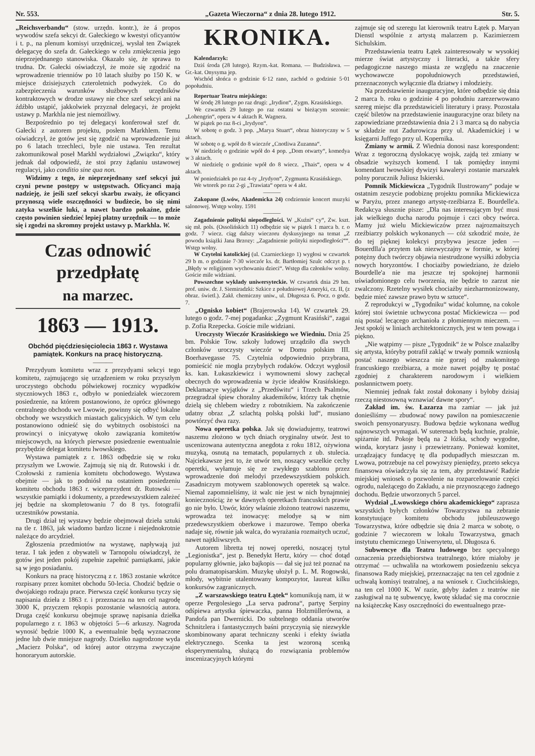Nr. 553. „Gazeta Wieczorna“ z dnia 28. lutego 1912. Str. 5.
„Reichsverbandu“ (stow. urzędn. kontr.), że á propos wywodów szefa sekcyi dr. Gałeckiego w kwestyi oficyantów i t. p., na plenum komisyi urzędniczej, wysłał ten Związek delegacyę do szefa dr. Gałeckiego w celu zmiękczenia jego nieprzejednanego stanowiska. Okazało się, że sprawa to trudna. Dr. Gałecki oświadczył, że może się zgodzić na wprowadzenie trienniów po 10 latach służby po 150 K. w miejsce dzisiejszych czteroletnich podwyżek. Co do zabezpieczenia warunków służbowych urzędników kontraktowych w drodze ustawy nie chce szef sekcyi ani na źdźbło ustąpić, jakkolwiek przyznał delegacyi, że projekt ustawy p. Markhla nie jest niemożliwy.
Bezpośrednio po tej delegacyi konferował szef dr. Gałecki z autorem projektu, posłem Markhlem. Temu oświadczył, że gotów jest się zgodzić na wprowadzenie już po 6 latach trzechleci, byle nie ustawa. Ten rezultat zakomunikował poseł Markhl wydziałowi „Związku“, który jednak dał odpowiedź, że stoi przy żądaniu ustawowej regulacyi, jako conditio sine qua non.
Widzimy z tego, że nieprzejednany szef sekcyi już czyni pewne postępy w ustępstwach. Oficyanci mają nadzieję, że jeśli szef sekcyi skarbu zważy, że oficyanci przynoszą wiele oszczędności w budżecie, bo się nimi zatyka wszelkie luki, a nawet bardzo pokaźne, gdzie często powinien siedzieć lepiej płatny urzędnik — to może się i zgodzi na skromny projekt ustawy p. Markhla. W.
Czas odnowić przedpłatę
na marzec.
1863 — 1913.
Obchód pięćdziesięciolecia 1863 r. Wystawa pamiątek. Konkurs na pracę historyczną.
———
Prezydyum komitetu wraz z prezydyami sekcyi tego komitetu, zajmującego się urządzeniem w roku przyszłym uroczystego obchodu półwiekowej rocznicy wypadków styczniowych 1863 r., odbyło w poniedziałek wieczorem posiedzenie, na którem postanowiono, że oprócz głównego centralnego obchodu we Lwowie, powinny się odbyć lokalne obchody we wszystkich miastach galicyjskich. W tym celu postanowiono odnieść się do wybitnych osobistości na prowincyi o inicyatywę około zawiązania komitetów miejscowych, na których pierwsze posiedzenie ewentualnie przybędzie delegat komitetu lwowskiego.
Wystawa pamiątek z r. 1863 odbędzie się w roku przyszłym we Lwowie. Zajmują się nią dr. Rutowski i dr. Czołowski z ramienia komitetu obchodowego. Wystawa obejmie — jak to podniósł na ostatniem posiedzeniu komitetu obchodu 1863 r. wiceprezydent dr. Rutowski — wszystkie pamiątki i dokumenty, a przedewszystkiem zależeć jej będzie na skompletowaniu 7 do 8 tys. fotografii uczestników powstania.
Drugi dział tej wystawy będzie obejmował dzieła sztuki na tle r. 1863, jak wiadomo bardzo liczne i niejednokrotnie należące do arcydzieł.
Zgłoszenia przedmiotów na wystawę, napływają już teraz. I tak jeden z obywateli w Tarnopolu oświadczył, że gotów jest jeden pokój zupełnie zapełnić pamiątkami, jakie są w jego posiadaniu.
Konkurs na pracę historyczną z r. 1863 zostanie wkrótce rozpisany przez komitet obchodu 50-lecia. Chodzić będzie o dwojakiego rodzaju prace. Pierwsza część konkursu tyczy się napisania dzieła z 1863 r. i przeznacza na ten cel nagrodę 3000 K, przyczem rękopis pozostanie własnością autora. Druga część konkursu obejmuje sprawę napisania dziełka popularnego z r. 1863 w objętości 5—6 arkuszy. Nagroda wynosić będzie 1000 K, a ewentualnie będą wyznaczone jedne lub dwie mniejsze nagrody. Dziełko nagrodzone wyda „Macierz Polska“, od której autor otrzyma zwyczajne honoraryum autorskie.
KRONIKA.
Kalendarzyk:
Dziś środa (28 lutego). Rzym.-kat. Romana. — Budzisława. — Gr.-kat. Onysyma jep.
Wschód słońca o godzinie 6·12 rano, zachód o godzinie 5·01 popołudniu.
Repertuar Teatru miejskiego:
W środę 28 lutego po raz drugi: „Irydion“, Zygm. Krasińskiego.
We czwartek 29 lutego po raz ostatni w bieżącym sezonie: „Lohengrin“, opera w 4 aktach R. Wagnera.
W piątek po raz 8-ci „Irydyon“.
W sobotę o godz. 3 pop. „Marya Stuart“, obraz historyczny w 5 aktach.
W sobotę o g. wpół do 8 wieczór „Cnotliwa Zuzanna“.
W niedzielę o godzinie wpół do 4 pop. „Dom otwarty“, komedya w 3 aktach.
W niedzielę o godzinie wpół do 8 wiecz. „Thais“, opera w 4 aktach.
W poniedziałek po raz 4-ty „Irydyon“, Zygmunta Krasińskiego.
We wtorek po raz 2-gi „Trawiata“ opera w 4 akt.
———
Zakopane (Lwów, Akademicka 24) codziennie koncert muzyki salonowej. Wstęp wolny. 1591
———
Zagadnienie polityki niepodległości. W „Kuźni“ cy“, Zw. kszt. się mł. pols. (Ossolińskich 11) odbędzie się w piątek 1 marca b. r. o godz. 7 wiecz. ciąg dalszy wieczoru dyskusyjnego na temat „Z powodu książki Jana Brzozy: „Zagadnienie polityki niepodległości““. Wstęp wolny.
W Czytelni katolickiej (ul. Czarnieckiego 1) wygłosi w czwartek 29 b m. o godzinie 7·30 wieczór ks. dr. Bartłomiej Szulc odczyt p. t „Błędy w religijnem wychowaniu dzieci“. Wstęp dla członków wolny. Goście mile widziani.
Powszechne wykłady uniwersyteckie. W czwartek dnia 29 bm. prof. uniw. dr. J. Siemiradzki: Szkice z południowej Ameryki, cz. II, (z obraz. świetl.). Zakł. chemiczny uniw., ul. Długosza 6. Pocz. o godz. 7.
„Ognisko kobiet“ (Brajerowska 14). W czwartek 29. lutego o godz. 7-mej pogadanka: „Zygmunt Krasiński“, zagai p. Zofia Rzepecka. Goście mile widziani.
Uroczysty Wieczór Krasińskiego we Wiedniu. Dnia 25 bm. Polskie Tow. szkoły ludowej urządziło dla swych członków uroczysty wieczór w Domu polskim III. Boerhavegasse 75. Czytelnia odpowiednio przybrana, pomieścić nie mogła przybyłych rodaków. Odczyt wygłosił ks. kan. Łukaszkiewicz i wymownemi słowy zachęcał obecnych do wprowadzenia w życie ideałów Krasińskiego. Deklamacye wyjątków z „Przedświtu“ i Trzech Psalmów, przegradzał śpiew choralny akademików, którzy tak chętnie dzielą się chlebem wiedzy z robotnikiem. Na zakończenie udatny obraz „Z szlachtą polską polski lud“, musiano powtórzyć dwa razy.
Nowa operetka polska. Jak się dowiadujemy, teatrowi naszemu złożono w tych dniach oryginalny utwór. Jest to uscenizowana autentyczna anegdota z roku 1812, ożywiona muzyką, osnutą na tematach, popularnych z ub. stulecia. Najciekawsze jest to, że utwór ten, noszący wszelkie cechy operetki, wyłamuje się ze zwykłego szablonu przez wprowadzenie doń melodyi przedewszystkiem polskich. Zasadniczym motywem szablonowych operetek są walce. Niemal zapomnieliśmy, iż walc nie jest w nich bynajmniej koniecznością; że w dawnych operetkach francuskich prawie go nie było. Utwór, który właśnie złożono teatrowi naszemu, wprowadza też inowacyę: melodye są w nim przedewszystkiem oberkowe i mazurowe. Tempo oberka nadaje się, równie jak walca, do wyrażania rozmaitych uczuć, nawet najtkliwszych.
Autorem libretta tej nowej operetki, noszącej tytuł „Legionistka“, jest p. Benedykt Hertz, który — choć dotąd popularny głównie, jako bajkopis — dał się już też poznać na polu dramatopisarskim. Muzykę ułożył p. L. M. Rogowski, młody, wybitnie utalentowany kompozytor, laureat kilku konkursów zagranicznych.
„Z warszawskiego teatru Łątek“ komunikują nam, iż w operze Pergolesiego „La serva padrona“, partyę Serpiny odśpiewa artystka śpiewaczka, panna Holzmüllerówna, a Pandofa pan Dwernicki. Do subtelnego oddania utworów Schnitzlera i fantastycznych baśni przyczynią się niezwykle skombinowany aparat techniczny scenki i efekty światła elektrycznego. Scenka ta jest wzoroną scenką eksperymentalną, służącą do rozwiązania problemów inscenizacyjnych którymi
zajmuje się od szeregu lat kierownik teatru Łątek p. Maryan Dienstl wspólnie z artystą malarzem p. Kazimierzem Sichulskim.
Przedstawienia teatru Łątek zainteresowały w wysokiej mierze świat artystyczny i literacki, a także sfery pedagogiczne naszego miasta ze względu na znaczenie wychowawcze popołudniowych przedstawień, przeznaczonych wyłącznie dla dziatwy i młodzieży.
Na przedstawienie inauguracyjne, które odbędzie się dnia 2 marca b. roku o godzinie 4 po południu zarezerwowano szereg miejsc dla przedstawicieli literatury i prasy. Pozostała część biletów na przedstawienie inauguracyjne oraz bilety na zapowiedziane przedstawienia dnia 2 i 3 marca są do nabycia w składzie nut Zadurowicza przy ul. Akademickiej i w księgarni Juffego przy ul. Kopernika.
Zmiany w armii. Z Wiednia donosi nasz korespondent: Wraz z tegoroczną dyslokacyę wojsk, zajdą też zmiany w obsadzie wyższych komend. I tak pomiędzy innymi komendant lwowskiej dywizyi kawaleryi zostanie marszałek polny porucznik Juliusz Iskierski.
Pomnik Mickiewicza „Tygodnik Ilustrowany“ podaje w ostatnim zeszycie podobiznę projektu pomnika Mickiewicza w Paryżu, przez znanego artystę-rzeźbiarza E. Bourdelle'a. Redakcya słusznie pisze: „Dla nas interesującym być musi jak wielkiego ducha narodu pojmuje i czci obcy twórca. Mamy już wielu Mickiewiczów przez najrozmaitszych rzeźbiarzy polskich wykonanych — cóż szkodzić może, że do tej pięknej kolekcyi przybywa jeszcze jeden — Bouerdlla'a przytem tak niezwyczajny w formie, w której potężny duch twórczy objawia niestrudzone wysiłki zdobycia nowych horyzontów. I chociażby powiedziano, że dzieło Bourdelle'a nie ma jeszcze tej spokojnej harmonii uświadomionego celu tworzenia, nie będzie to zarzut nie zwalczony. Rzetelny wysiłek chociażby niezharmonizowany, będzie mieć zawsze prawo bytu w sztuce“.
Z reprodukcyi w „Tygodniku“ widać kolumnę, na cokole której stoi świetnie uchwycona postać Mickiewicza — pod nią postać lecącego archanioła z płomiennym mieczem. — Jest spokój w liniach architektonicznych, jest w tem powaga i piękno.
„Nie wątpimy — pisze „Tygodnik“ że w Polsce znalazłby się artysta, któryby potrafił zakląć w trwały pomnik wzniosłą postać naszego wieszcza nie gorzej od znakomitego francuskiego rzeźbiarza, a może nawet pojąłby tę postać zgodniej z charakterem narodowym i wielkiem posłannictwem poety.
Niemniej jednak fakt został dokonany i byłoby dzisiaj rzeczą niestosowną wznawiać dawne spory“.
Zakład im. św. Łazarza ma zamiar — jak już donieśliśmy — zbudować nowy pawilon na pomieszczenie swoich pensyonaryuszy. Budowa będzie wykonana według najnowszych wymagań. W suterenach będą kuchnie, pralnie, spiżarnie itd. Pokoje będą na 2 łóżka, schody wygodne, winda, korytarz jasny i przewietrzany. Ponieważ komitet, urządzający fundacyę tę dla podupadłych mieszczan m. Lwowa, potrzebuje na cel powyższy pieniędzy, przeto sekcya finansowa oświadczyła się za tem, aby przedstawić Radzie miejskiej wniosek o pozwolenie na rozparcelowanie części ogrodu, należącego do Zakładu, a nie przynoszącego żadnego dochodu. Będzie utworzonych 5 parcel.
Wydział „Lwowskiego chóru akademickiego“ zaprasza wszystkich byłych członków Towarzystwa na zebranie konstytuujące komitetu obchodu jubileuszowego Towarzystwa, które odbędzie się dnia 2 marca w sobotę, o godzinie 7 wieczorem w lokalu Towarzystwa, gmach instytutu chemicznego Uniwersytetu, ul. Długosza 6.
Subwencye dla Teatru ludowego bez specyalnego oznaczenia przedsiębiorstwa teatralnego, które miałoby je otrzymać — uchwaliła na wtorkowem posiedzeniu sekcya finansowa Rady miejskiej, przeznaczając na ten cel zgodnie z uchwałą komisyi teatralnej, a na wniosek r. Ciuchcińskiego, na ten cel 1000 K. W razie, gdyby żaden z teatrów nie zasługiwał na tę subwencyę, kwotę składać się ma corocznie na książeczkę Kasy oszczędności do ewentualnego prze-